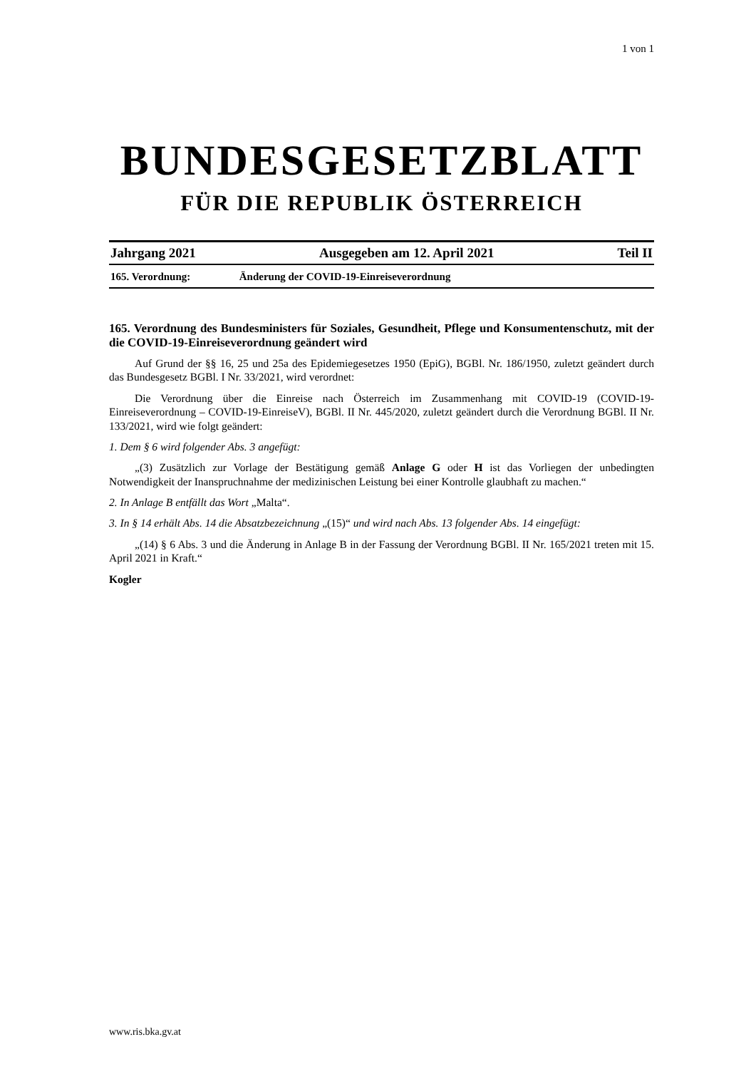1 von 1
BUNDESGESETZBLATT
FÜR DIE REPUBLIK ÖSTERREICH
Jahrgang 2021 Ausgegeben am 12. April 2021 Teil II
165. Verordnung: Änderung der COVID-19-Einreiseverordnung
165. Verordnung des Bundesministers für Soziales, Gesundheit, Pflege und Konsumentenschutz, mit der die COVID-19-Einreiseverordnung geändert wird
Auf Grund der §§ 16, 25 und 25a des Epidemiegesetzes 1950 (EpiG), BGBl. Nr. 186/1950, zuletzt geändert durch das Bundesgesetz BGBl. I Nr. 33/2021, wird verordnet:
Die Verordnung über die Einreise nach Österreich im Zusammenhang mit COVID-19 (COVID-19-Einreiseverordnung – COVID-19-EinreiseV), BGBl. II Nr. 445/2020, zuletzt geändert durch die Verordnung BGBl. II Nr. 133/2021, wird wie folgt geändert:
1. Dem § 6 wird folgender Abs. 3 angefügt:
„(3) Zusätzlich zur Vorlage der Bestätigung gemäß Anlage G oder H ist das Vorliegen der unbedingten Notwendigkeit der Inanspruchnahme der medizinischen Leistung bei einer Kontrolle glaubhaft zu machen.“
2. In Anlage B entfällt das Wort „Malta“.
3. In § 14 erhält Abs. 14 die Absatzbezeichnung „(15)“ und wird nach Abs. 13 folgender Abs. 14 eingefügt:
„(14) § 6 Abs. 3 und die Änderung in Anlage B in der Fassung der Verordnung BGBl. II Nr. 165/2021 treten mit 15. April 2021 in Kraft.“
Kogler
www.ris.bka.gv.at